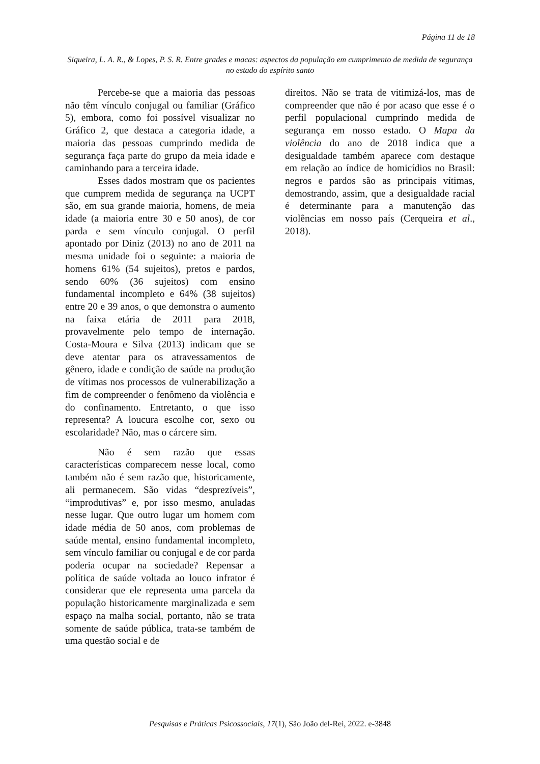Página 11 de 18
Siqueira, L. A. R., & Lopes, P. S. R. Entre grades e macas: aspectos da população em cumprimento de medida de segurança no estado do espírito santo
Percebe-se que a maioria das pessoas não têm vínculo conjugal ou familiar (Gráfico 5), embora, como foi possível visualizar no Gráfico 2, que destaca a categoria idade, a maioria das pessoas cumprindo medida de segurança faça parte do grupo da meia idade e caminhando para a terceira idade.
Esses dados mostram que os pacientes que cumprem medida de segurança na UCPT são, em sua grande maioria, homens, de meia idade (a maioria entre 30 e 50 anos), de cor parda e sem vínculo conjugal. O perfil apontado por Diniz (2013) no ano de 2011 na mesma unidade foi o seguinte: a maioria de homens 61% (54 sujeitos), pretos e pardos, sendo 60% (36 sujeitos) com ensino fundamental incompleto e 64% (38 sujeitos) entre 20 e 39 anos, o que demonstra o aumento na faixa etária de 2011 para 2018, provavelmente pelo tempo de internação. Costa-Moura e Silva (2013) indicam que se deve atentar para os atravessamentos de gênero, idade e condição de saúde na produção de vítimas nos processos de vulnerabilização a fim de compreender o fenômeno da violência e do confinamento. Entretanto, o que isso representa? A loucura escolhe cor, sexo ou escolaridade? Não, mas o cárcere sim.
Não é sem razão que essas características comparecem nesse local, como também não é sem razão que, historicamente, ali permanecem. São vidas “desprezíveis”, “improdutivas” e, por isso mesmo, anuladas nesse lugar. Que outro lugar um homem com idade média de 50 anos, com problemas de saúde mental, ensino fundamental incompleto, sem vínculo familiar ou conjugal e de cor parda poderia ocupar na sociedade? Repensar a política de saúde voltada ao louco infrator é considerar que ele representa uma parcela da população historicamente marginalizada e sem espaço na malha social, portanto, não se trata somente de saúde pública, trata-se também de uma questão social e de
direitos. Não se trata de vitimizá-los, mas de compreender que não é por acaso que esse é o perfil populacional cumprindo medida de segurança em nosso estado. O Mapa da violência do ano de 2018 indica que a desigualdade também aparece com destaque em relação ao índice de homicídios no Brasil: negros e pardos são as principais vítimas, demostrando, assim, que a desigualdade racial é determinante para a manutenção das violências em nosso país (Cerqueira et al., 2018).
Pesquisas e Práticas Psicossociais, 17(1), São João del-Rei, 2022. e-3848